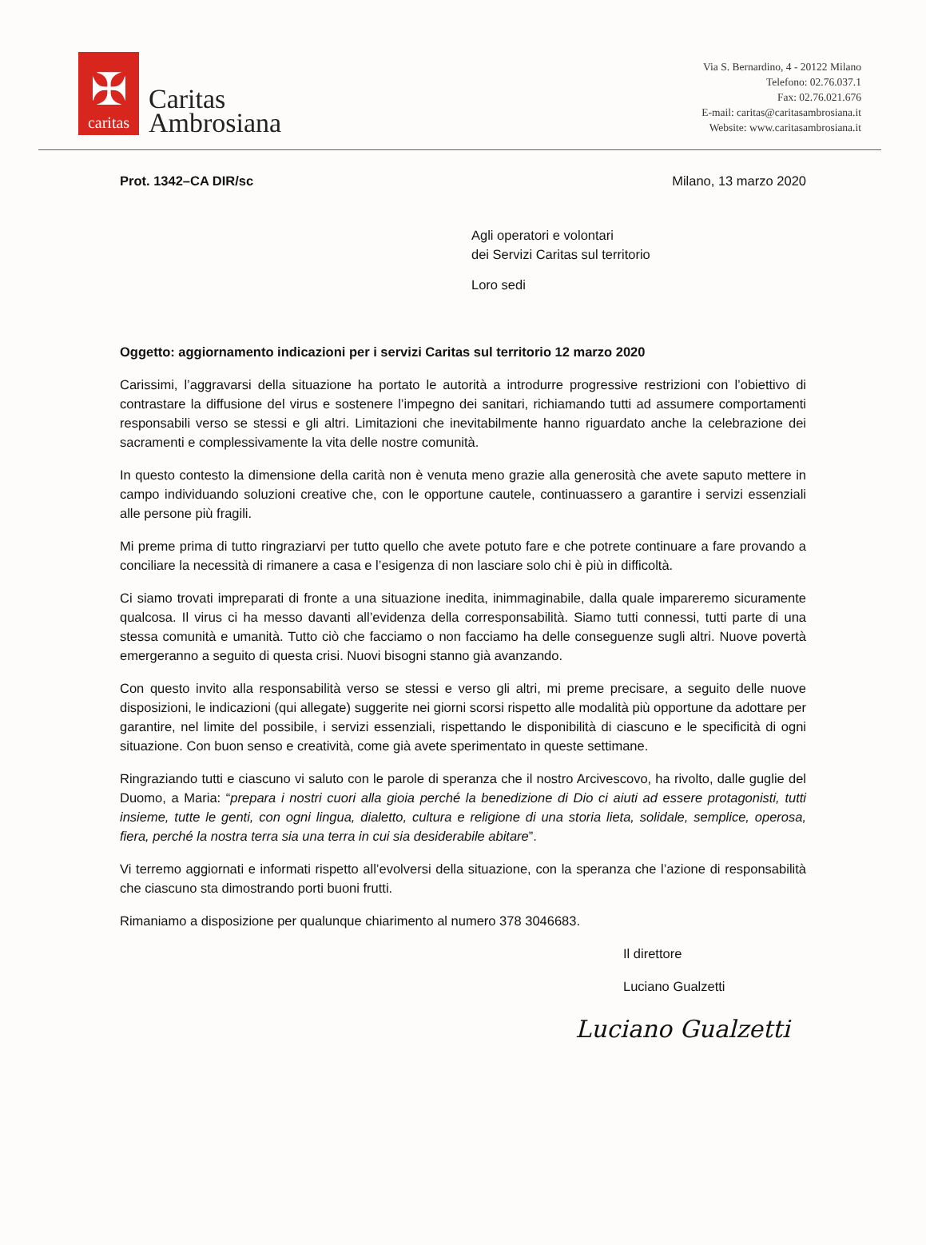✠
caritas
Caritas
Ambrosiana
Via S. Bernardino, 4 - 20122 Milano
Telefono: 02.76.037.1
Fax: 02.76.021.676
E-mail: caritas@caritasambrosiana.it
Website: www.caritasambrosiana.it
Prot. 1342–CA DIR/sc Milano, 13 marzo 2020
Agli operatori e volontari
dei Servizi Caritas sul territorio
Loro sedi
Oggetto: aggiornamento indicazioni per i servizi Caritas sul territorio 12 marzo 2020
Carissimi, l’aggravarsi della situazione ha portato le autorità a introdurre progressive restrizioni con l’obiettivo di contrastare la diffusione del virus e sostenere l’impegno dei sanitari, richiamando tutti ad assumere comportamenti responsabili verso se stessi e gli altri. Limitazioni che inevitabilmente hanno riguardato anche la celebrazione dei sacramenti e complessivamente la vita delle nostre comunità.
In questo contesto la dimensione della carità non è venuta meno grazie alla generosità che avete saputo mettere in campo individuando soluzioni creative che, con le opportune cautele, continuassero a garantire i servizi essenziali alle persone più fragili.
Mi preme prima di tutto ringraziarvi per tutto quello che avete potuto fare e che potrete continuare a fare provando a conciliare la necessità di rimanere a casa e l’esigenza di non lasciare solo chi è più in difficoltà.
Ci siamo trovati impreparati di fronte a una situazione inedita, inimmaginabile, dalla quale impareremo sicuramente qualcosa. Il virus ci ha messo davanti all’evidenza della corresponsabilità. Siamo tutti connessi, tutti parte di una stessa comunità e umanità. Tutto ciò che facciamo o non facciamo ha delle conseguenze sugli altri. Nuove povertà emergeranno a seguito di questa crisi. Nuovi bisogni stanno già avanzando.
Con questo invito alla responsabilità verso se stessi e verso gli altri, mi preme precisare, a seguito delle nuove disposizioni, le indicazioni (qui allegate) suggerite nei giorni scorsi rispetto alle modalità più opportune da adottare per garantire, nel limite del possibile, i servizi essenziali, rispettando le disponibilità di ciascuno e le specificità di ogni situazione. Con buon senso e creatività, come già avete sperimentato in queste settimane.
Ringraziando tutti e ciascuno vi saluto con le parole di speranza che il nostro Arcivescovo, ha rivolto, dalle guglie del Duomo, a Maria: “prepara i nostri cuori alla gioia perché la benedizione di Dio ci aiuti ad essere protagonisti, tutti insieme, tutte le genti, con ogni lingua, dialetto, cultura e religione di una storia lieta, solidale, semplice, operosa, fiera, perché la nostra terra sia una terra in cui sia desiderabile abitare”.
Vi terremo aggiornati e informati rispetto all’evolversi della situazione, con la speranza che l’azione di responsabilità che ciascuno sta dimostrando porti buoni frutti.
Rimaniamo a disposizione per qualunque chiarimento al numero 378 3046683.
Il direttore
Luciano Gualzetti
Luciano Gualzetti